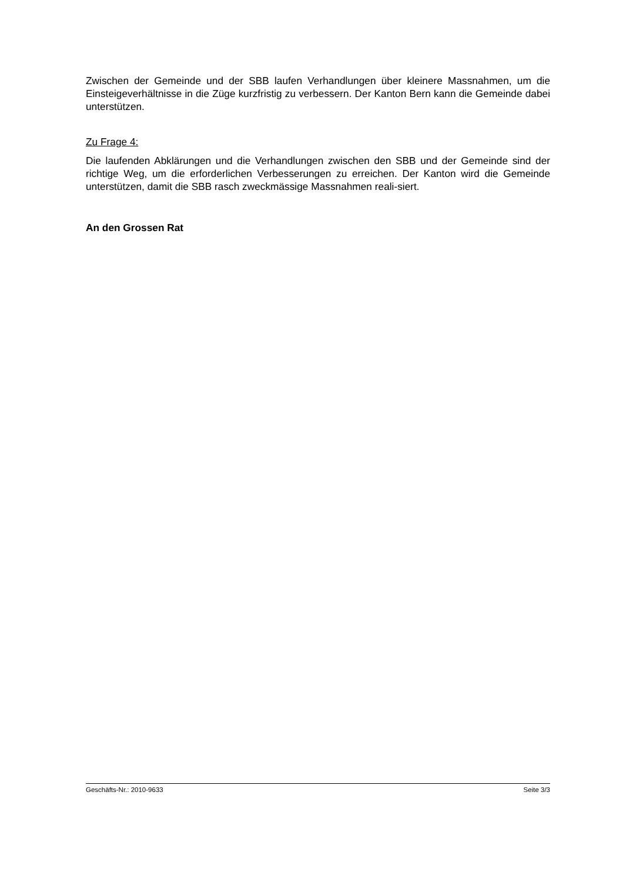Zwischen der Gemeinde und der SBB laufen Verhandlungen über kleinere Massnahmen, um die Einsteigeverhältnisse in die Züge kurzfristig zu verbessern. Der Kanton Bern kann die Gemeinde dabei unterstützen.
Zu Frage 4:
Die laufenden Abklärungen und die Verhandlungen zwischen den SBB und der Gemeinde sind der richtige Weg, um die erforderlichen Verbesserungen zu erreichen. Der Kanton wird die Gemeinde unterstützen, damit die SBB rasch zweckmässige Massnahmen reali-siert.
An den Grossen Rat
Geschäfts-Nr.: 2010-9633 Seite 3/3